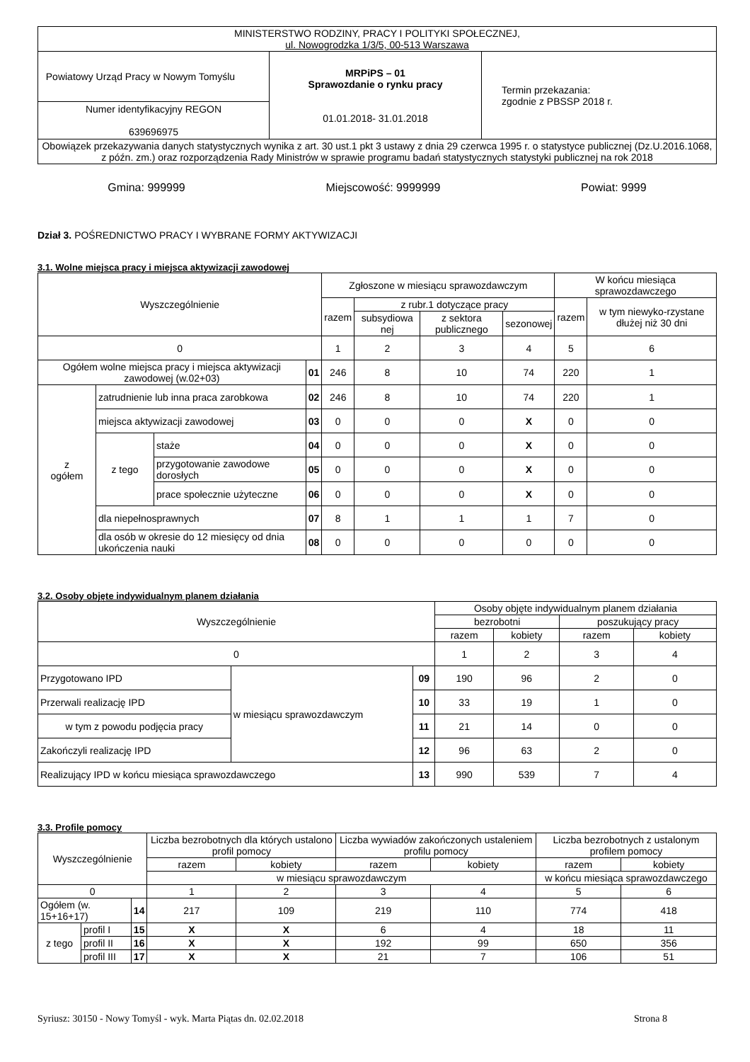| MINISTERSTWO RODZINY, PRACY I POLITYKI SPOŁECZNEJ, ul. Nowogrodzka 1/3/5, 00-513 Warszawa | | |
| Powiatowy Urząd Pracy w Nowym Tomyślu | MRPiPS – 01 Sprawozdanie o rynku pracy 01.01.2018- 31.01.2018 | Termin przekazania: zgodnie z PBSSP 2018 r. |
| Numer identyfikacyjny REGON 639696975 | | |
| Obowiązek przekazywania danych statystycznych wynika z art. 30 ust.1 pkt 3 ustawy z dnia 29 czerwca 1995 r. o statystyce publicznej (Dz.U.2016.1068, z późn. zm.) oraz rozporządzenia Rady Ministrów w sprawie programu badań statystycznych statystyki publicznej na rok 2018 | | |
Gmina: 999999 Miejscowość: 9999999 Powiat: 9999
Dział 3. POŚREDNICTWO PRACY I WYBRANE FORMY AKTYWIZACJI
3.1. Wolne miejsca pracy i miejsca aktywizacji zawodowej
| Wyszczególnienie | | | | Zgłoszone w miesiącu sprawozdawczym | | | | W końcu miesiąca sprawozdawczego | |
| --- | --- | --- | --- | --- | --- | --- | --- | --- | --- |
| | | | | razem | z rubr.1 dotyczące pracy | | | razem | w tym niewyko-rzystane dłużej niż 30 dni |
| | | | | | subsydiowa nej | z sektora publicznego | sezonowej | | |
| 0 | | | | 1 | 2 | 3 | 4 | 5 | 6 |
| Ogółem wolne miejsca pracy i miejsca aktywizacji zawodowej (w.02+03) | | | 01 | 246 | 8 | 10 | 74 | 220 | 1 |
| z ogółem | zatrudnienie lub inna praca zarobkowa | | 02 | 246 | 8 | 10 | 74 | 220 | 1 |
| | miejsca aktywizacji zawodowej | | 03 | 0 | 0 | 0 | X | 0 | 0 |
| | z tego | staże | 04 | 0 | 0 | 0 | X | 0 | 0 |
| | | przygotowanie zawodowe dorosłych | 05 | 0 | 0 | 0 | X | 0 | 0 |
| | | prace społecznie użyteczne | 06 | 0 | 0 | 0 | X | 0 | 0 |
| | dla niepełnosprawnych | | 07 | 8 | 1 | 1 | 1 | 7 | 0 |
| | dla osób w okresie do 12 miesięcy od dnia ukończenia nauki | | 08 | 0 | 0 | 0 | 0 | 0 | 0 |
3.2. Osoby objęte indywidualnym planem działania
| Wyszczególnienie | | | Osoby objęte indywidualnym planem działania | | | |
| --- | --- | --- | --- | --- | --- | --- |
| | | | bezrobotni | | poszukujący pracy | |
| | | | razem | kobiety | razem | kobiety |
| 0 | | | 1 | 2 | 3 | 4 |
| Przygotowano IPD | w miesiącu sprawozdawczym | 09 | 190 | 96 | 2 | 0 |
| Przerwali realizację IPD | | 10 | 33 | 19 | 1 | 0 |
| w tym z powodu podjęcia pracy | | 11 | 21 | 14 | 0 | 0 |
| Zakończyli realizację IPD | | 12 | 96 | 63 | 2 | 0 |
| Realizujący IPD w końcu miesiąca sprawozdawczego | | 13 | 990 | 539 | 7 | 4 |
3.3. Profile pomocy
| Wyszczególnienie | | | Liczba bezrobotnych dla których ustalono profil pomocy | | Liczba wywiadów zakończonych ustaleniem profilu pomocy | | Liczba bezrobotnych z ustalonym profilem pomocy | |
| --- | --- | --- | --- | --- | --- | --- | --- | --- |
| | | | razem | kobiety | razem | kobiety | razem | kobiety |
| | | | w miesiącu sprawozdawczym | | | | w końcu miesiąca sprawozdawczego | |
| 0 | | | 1 | 2 | 3 | 4 | 5 | 6 |
| Ogółem (w. 15+16+17) | | 14 | 217 | 109 | 219 | 110 | 774 | 418 |
| z tego | profil I | 15 | X | X | 6 | 4 | 18 | 11 |
| | profil II | 16 | X | X | 192 | 99 | 650 | 356 |
| | profil III | 17 | X | X | 21 | 7 | 106 | 51 |
Syriusz: 30150 - Nowy Tomyśl - wyk. Marta Piątas dn. 02.02.2018 Strona 8